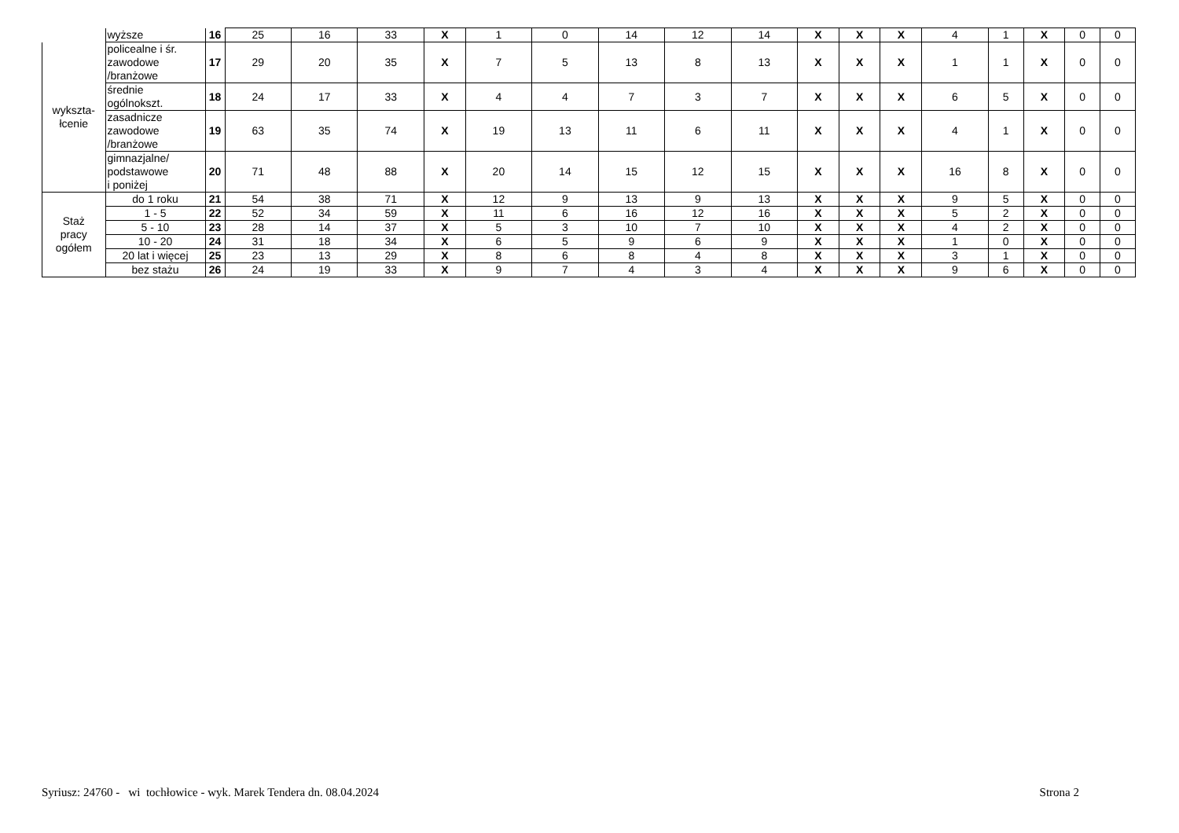| | wyższe | 16 | 25 | 16 | 33 | X | 1 | 0 | 14 | 12 | 14 | X | X | X | 4 | 1 | X | 0 | 0 |
| wykszta- łcenie | policealne i śr. zawodowe /branżowe | 17 | 29 | 20 | 35 | X | 7 | 5 | 13 | 8 | 13 | X | X | X | 1 | 1 | X | 0 | 0 |
| | średnie ogólnokszt. | 18 | 24 | 17 | 33 | X | 4 | 4 | 7 | 3 | 7 | X | X | X | 6 | 5 | X | 0 | 0 |
| | zasadnicze zawodowe /branżowe | 19 | 63 | 35 | 74 | X | 19 | 13 | 11 | 6 | 11 | X | X | X | 4 | 1 | X | 0 | 0 |
| | gimnazjalne/ podstawowe i poniżej | 20 | 71 | 48 | 88 | X | 20 | 14 | 15 | 12 | 15 | X | X | X | 16 | 8 | X | 0 | 0 |
| Staż pracy ogółem | do 1 roku | 21 | 54 | 38 | 71 | X | 12 | 9 | 13 | 9 | 13 | X | X | X | 9 | 5 | X | 0 | 0 |
| | 1 - 5 | 22 | 52 | 34 | 59 | X | 11 | 6 | 16 | 12 | 16 | X | X | X | 5 | 2 | X | 0 | 0 |
| | 5 - 10 | 23 | 28 | 14 | 37 | X | 5 | 3 | 10 | 7 | 10 | X | X | X | 4 | 2 | X | 0 | 0 |
| | 10 - 20 | 24 | 31 | 18 | 34 | X | 6 | 5 | 9 | 6 | 9 | X | X | X | 1 | 0 | X | 0 | 0 |
| | 20 lat i więcej | 25 | 23 | 13 | 29 | X | 8 | 6 | 8 | 4 | 8 | X | X | X | 3 | 1 | X | 0 | 0 |
| | bez stażu | 26 | 24 | 19 | 33 | X | 9 | 7 | 4 | 3 | 4 | X | X | X | 9 | 6 | X | 0 | 0 |
Syriusz: 24760 - wi tochłowice - wyk. Marek Tendera dn. 08.04.2024 Strona 2